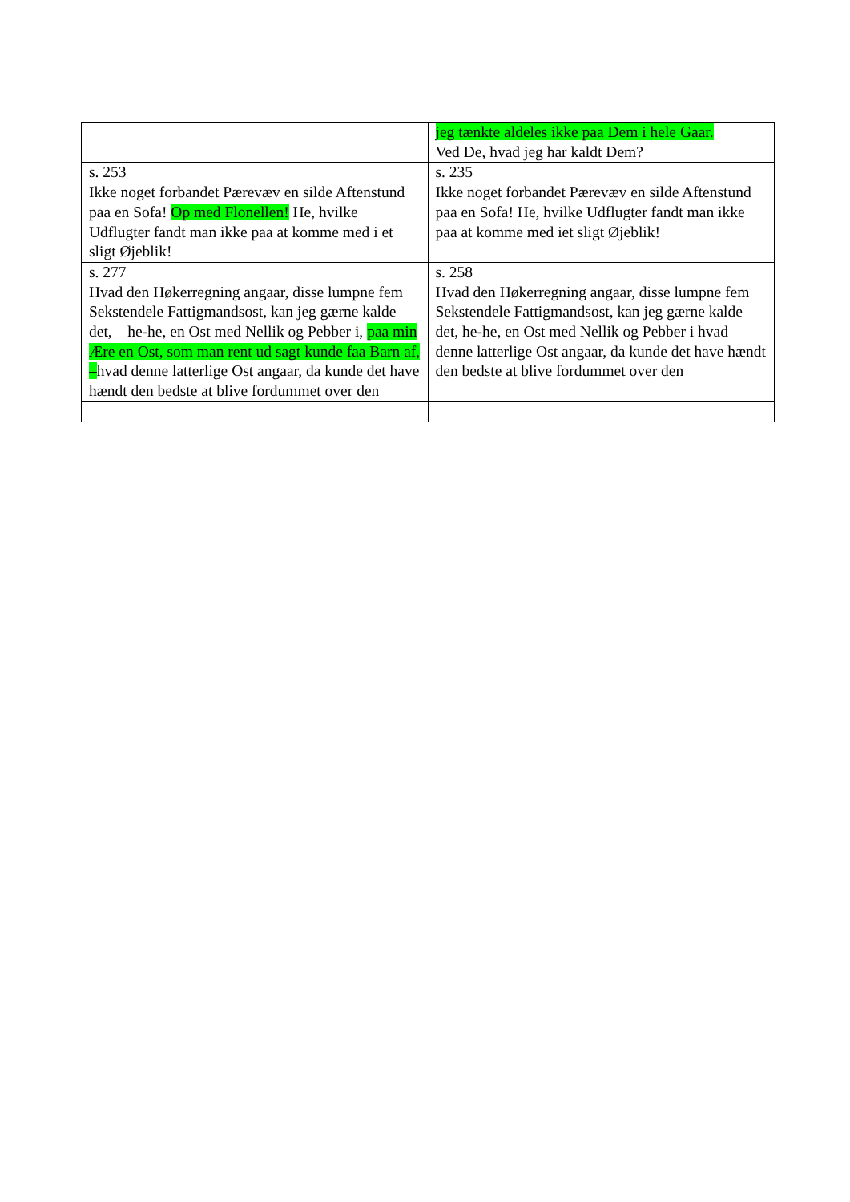| | jeg tænkte aldeles ikke paa Dem i hele Gaar. Ved De, hvad jeg har kaldt Dem? |
| s. 253 Ikke noget forbandet Pærevæv en silde Aftenstund paa en Sofa! Op med Flonellen! He, hvilke Udflugter fandt man ikke paa at komme med i et sligt Øjeblik! | s. 235 Ikke noget forbandet Pærevæv en silde Aftenstund paa en Sofa! He, hvilke Udflugter fandt man ikke paa at komme med iet sligt Øjeblik! |
| s. 277 Hvad den Høkerregning angaar, disse lumpne fem Sekstendele Fattigmandsost, kan jeg gærne kalde det, – he-he, en Ost med Nellik og Pebber i, paa min Ære en Ost, som man rent ud sagt kunde faa Barn af, – hvad denne latterlige Ost angaar, da kunde det have hændt den bedste at blive fordummet over den | s. 258 Hvad den Høkerregning angaar, disse lumpne fem Sekstendele Fattigmandsost, kan jeg gærne kalde det, he-he, en Ost med Nellik og Pebber i hvad denne latterlige Ost angaar, da kunde det have hændt den bedste at blive fordummet over den |